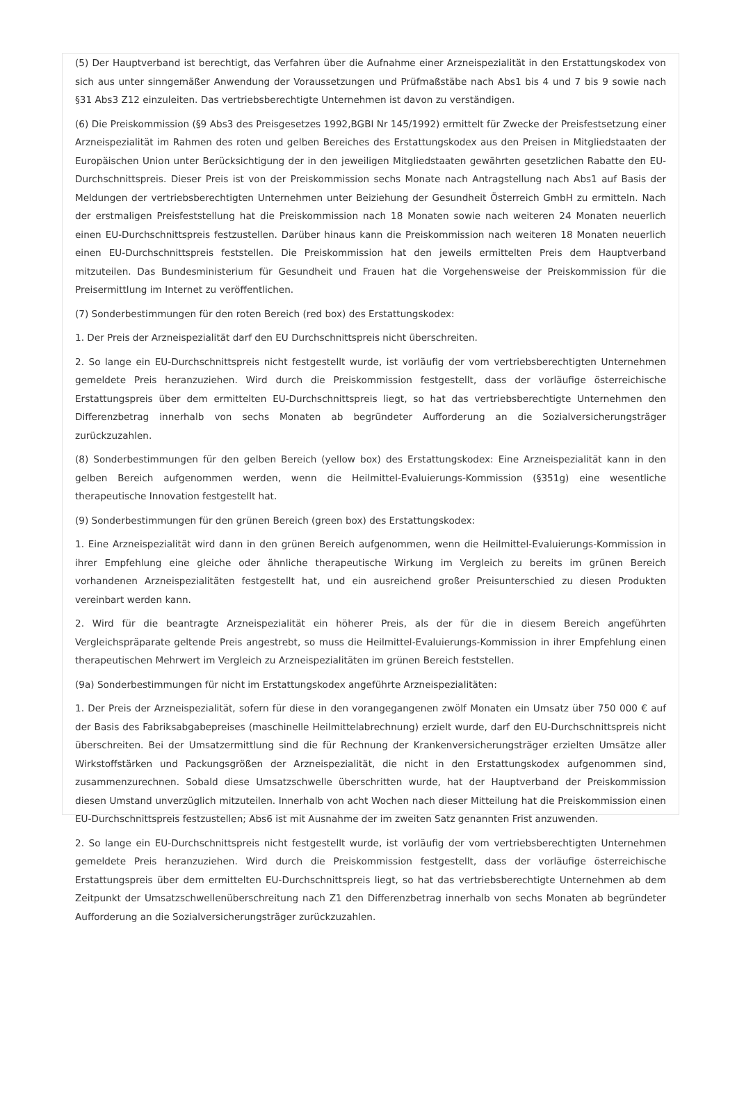(5) Der Hauptverband ist berechtigt, das Verfahren über die Aufnahme einer Arzneispezialität in den Erstattungskodex von sich aus unter sinngemäßer Anwendung der Voraussetzungen und Prüfmaßstäbe nach Abs1 bis 4 und 7 bis 9 sowie nach §31 Abs3 Z12 einzuleiten. Das vertriebsberechtigte Unternehmen ist davon zu verständigen.
(6) Die Preiskommission (§9 Abs3 des Preisgesetzes 1992,BGBl Nr 145/1992) ermittelt für Zwecke der Preisfestsetzung einer Arzneispezialität im Rahmen des roten und gelben Bereiches des Erstattungskodex aus den Preisen in Mitgliedstaaten der Europäischen Union unter Berücksichtigung der in den jeweiligen Mitgliedstaaten gewährten gesetzlichen Rabatte den EU-Durchschnittspreis. Dieser Preis ist von der Preiskommission sechs Monate nach Antragstellung nach Abs1 auf Basis der Meldungen der vertriebsberechtigten Unternehmen unter Beiziehung der Gesundheit Österreich GmbH zu ermitteln. Nach der erstmaligen Preisfeststellung hat die Preiskommission nach 18 Monaten sowie nach weiteren 24 Monaten neuerlich einen EU-Durchschnittspreis festzustellen. Darüber hinaus kann die Preiskommission nach weiteren 18 Monaten neuerlich einen EU-Durchschnittspreis feststellen. Die Preiskommission hat den jeweils ermittelten Preis dem Hauptverband mitzuteilen. Das Bundesministerium für Gesundheit und Frauen hat die Vorgehensweise der Preiskommission für die Preisermittlung im Internet zu veröffentlichen.
(7) Sonderbestimmungen für den roten Bereich (red box) des Erstattungskodex:
1. Der Preis der Arzneispezialität darf den EU Durchschnittspreis nicht überschreiten.
2. So lange ein EU-Durchschnittspreis nicht festgestellt wurde, ist vorläufig der vom vertriebsberechtigten Unternehmen gemeldete Preis heranzuziehen. Wird durch die Preiskommission festgestellt, dass der vorläufige österreichische Erstattungspreis über dem ermittelten EU-Durchschnittspreis liegt, so hat das vertriebsberechtigte Unternehmen den Differenzbetrag innerhalb von sechs Monaten ab begründeter Aufforderung an die Sozialversicherungsträger zurückzuzahlen.
(8) Sonderbestimmungen für den gelben Bereich (yellow box) des Erstattungskodex: Eine Arzneispezialität kann in den gelben Bereich aufgenommen werden, wenn die Heilmittel-Evaluierungs-Kommission (§351g) eine wesentliche therapeutische Innovation festgestellt hat.
(9) Sonderbestimmungen für den grünen Bereich (green box) des Erstattungskodex:
1. Eine Arzneispezialität wird dann in den grünen Bereich aufgenommen, wenn die Heilmittel-Evaluierungs-Kommission in ihrer Empfehlung eine gleiche oder ähnliche therapeutische Wirkung im Vergleich zu bereits im grünen Bereich vorhandenen Arzneispezialitäten festgestellt hat, und ein ausreichend großer Preisunterschied zu diesen Produkten vereinbart werden kann.
2. Wird für die beantragte Arzneispezialität ein höherer Preis, als der für die in diesem Bereich angeführten Vergleichspräparate geltende Preis angestrebt, so muss die Heilmittel-Evaluierungs-Kommission in ihrer Empfehlung einen therapeutischen Mehrwert im Vergleich zu Arzneispezialitäten im grünen Bereich feststellen.
(9a) Sonderbestimmungen für nicht im Erstattungskodex angeführte Arzneispezialitäten:
1. Der Preis der Arzneispezialität, sofern für diese in den vorangegangenen zwölf Monaten ein Umsatz über 750 000 € auf der Basis des Fabriksabgabepreises (maschinelle Heilmittelabrechnung) erzielt wurde, darf den EU-Durchschnittspreis nicht überschreiten. Bei der Umsatzermittlung sind die für Rechnung der Krankenversicherungsträger erzielten Umsätze aller Wirkstoffstärken und Packungsgrößen der Arzneispezialität, die nicht in den Erstattungskodex aufgenommen sind, zusammenzurechnen. Sobald diese Umsatzschwelle überschritten wurde, hat der Hauptverband der Preiskommission diesen Umstand unverzüglich mitzuteilen. Innerhalb von acht Wochen nach dieser Mitteilung hat die Preiskommission einen EU-Durchschnittspreis festzustellen; Abs6 ist mit Ausnahme der im zweiten Satz genannten Frist anzuwenden.
2. So lange ein EU-Durchschnittspreis nicht festgestellt wurde, ist vorläufig der vom vertriebsberechtigten Unternehmen gemeldete Preis heranzuziehen. Wird durch die Preiskommission festgestellt, dass der vorläufige österreichische Erstattungspreis über dem ermittelten EU-Durchschnittspreis liegt, so hat das vertriebsberechtigte Unternehmen ab dem Zeitpunkt der Umsatzschwellenüberschreitung nach Z1 den Differenzbetrag innerhalb von sechs Monaten ab begründeter Aufforderung an die Sozialversicherungsträger zurückzuzahlen.